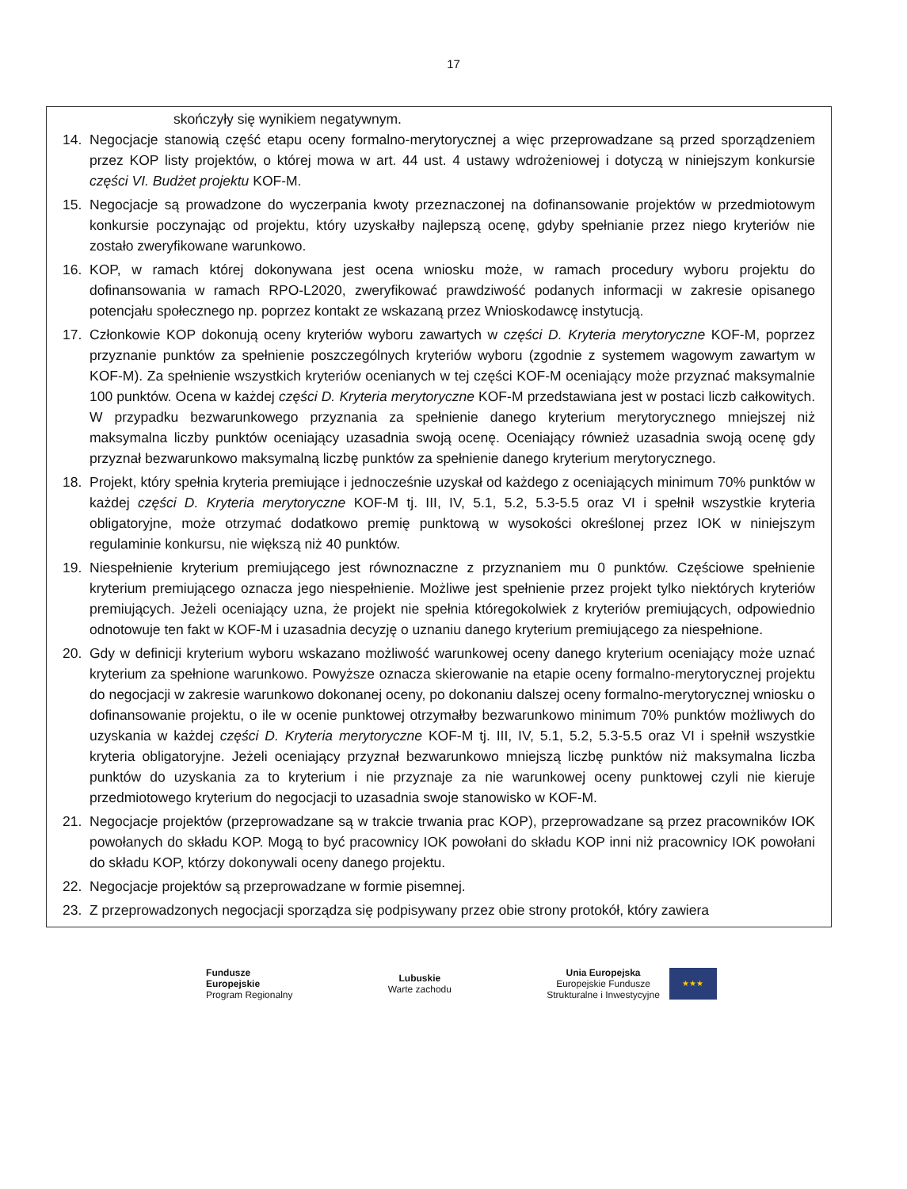17
skończyły się wynikiem negatywnym.
14. Negocjacje stanowią część etapu oceny formalno-merytorycznej a więc przeprowadzane są przed sporządzeniem przez KOP listy projektów, o której mowa w art. 44 ust. 4 ustawy wdrożeniowej i dotyczą w niniejszym konkursie części VI. Budżet projektu KOF-M.
15. Negocjacje są prowadzone do wyczerpania kwoty przeznaczonej na dofinansowanie projektów w przedmiotowym konkursie poczynając od projektu, który uzyskałby najlepszą ocenę, gdyby spełnianie przez niego kryteriów nie zostało zweryfikowane warunkowo.
16. KOP, w ramach której dokonywana jest ocena wniosku może, w ramach procedury wyboru projektu do dofinansowania w ramach RPO-L2020, zweryfikować prawdziwość podanych informacji w zakresie opisanego potencjału społecznego np. poprzez kontakt ze wskazaną przez Wnioskodawcę instytucją.
17. Członkowie KOP dokonują oceny kryteriów wyboru zawartych w części D. Kryteria merytoryczne KOF-M, poprzez przyznanie punktów za spełnienie poszczególnych kryteriów wyboru (zgodnie z systemem wagowym zawartym w KOF-M). Za spełnienie wszystkich kryteriów ocenianych w tej części KOF-M oceniający może przyznać maksymalnie 100 punktów. Ocena w każdej części D. Kryteria merytoryczne KOF-M przedstawiana jest w postaci liczb całkowitych. W przypadku bezwarunkowego przyznania za spełnienie danego kryterium merytorycznego mniejszej niż maksymalna liczby punktów oceniający uzasadnia swoją ocenę. Oceniający również uzasadnia swoją ocenę gdy przyznał bezwarunkowo maksymalną liczbę punktów za spełnienie danego kryterium merytorycznego.
18. Projekt, który spełnia kryteria premiujące i jednocześnie uzyskał od każdego z oceniających minimum 70% punktów w każdej części D. Kryteria merytoryczne KOF-M tj. III, IV, 5.1, 5.2, 5.3-5.5 oraz VI i spełnił wszystkie kryteria obligatoryjne, może otrzymać dodatkowo premię punktową w wysokości określonej przez IOK w niniejszym regulaminie konkursu, nie większą niż 40 punktów.
19. Niespełnienie kryterium premiującego jest równoznaczne z przyznaniem mu 0 punktów. Częściowe spełnienie kryterium premiującego oznacza jego niespełnienie. Możliwe jest spełnienie przez projekt tylko niektórych kryteriów premiujących. Jeżeli oceniający uzna, że projekt nie spełnia któregokolwiek z kryteriów premiujących, odpowiednio odnotowuje ten fakt w KOF-M i uzasadnia decyzję o uznaniu danego kryterium premiującego za niespełnione.
20. Gdy w definicji kryterium wyboru wskazano możliwość warunkowej oceny danego kryterium oceniający może uznać kryterium za spełnione warunkowo. Powyższe oznacza skierowanie na etapie oceny formalno-merytorycznej projektu do negocjacji w zakresie warunkowo dokonanej oceny, po dokonaniu dalszej oceny formalno-merytorycznej wniosku o dofinansowanie projektu, o ile w ocenie punktowej otrzymałby bezwarunkowo minimum 70% punktów możliwych do uzyskania w każdej części D. Kryteria merytoryczne KOF-M tj. III, IV, 5.1, 5.2, 5.3-5.5 oraz VI i spełnił wszystkie kryteria obligatoryjne. Jeżeli oceniający przyznał bezwarunkowo mniejszą liczbę punktów niż maksymalna liczba punktów do uzyskania za to kryterium i nie przyznaje za nie warunkowej oceny punktowej czyli nie kieruje przedmiotowego kryterium do negocjacji to uzasadnia swoje stanowisko w KOF-M.
21. Negocjacje projektów (przeprowadzane są w trakcie trwania prac KOP), przeprowadzane są przez pracowników IOK powołanych do składu KOP. Mogą to być pracownicy IOK powołani do składu KOP inni niż pracownicy IOK powołani do składu KOP, którzy dokonywali oceny danego projektu.
22. Negocjacje projektów są przeprowadzane w formie pisemnej.
23. Z przeprowadzonych negocjacji sporządza się podpisywany przez obie strony protokół, który zawiera
Fundusze
Europejskie
Program Regionalny
Lubuskie
Warte zachodu
Unia Europejska
Europejskie Fundusze
Strukturalne i Inwestycyjne
★★★